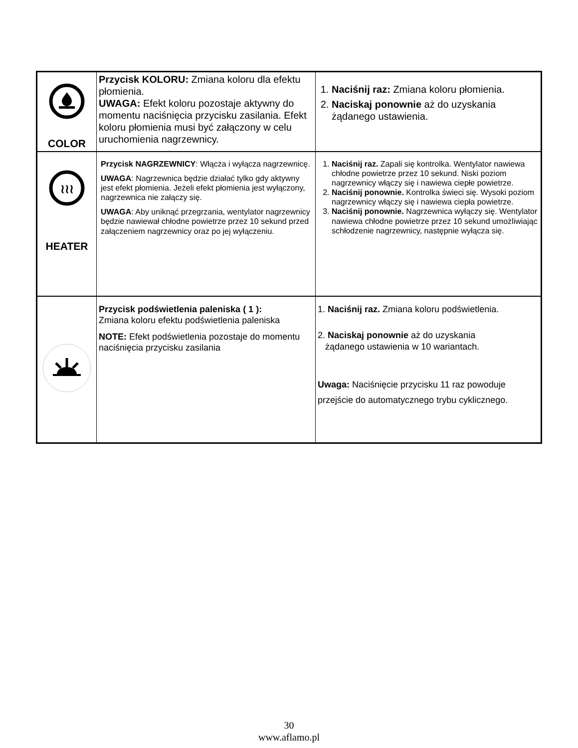| COLOR | Przycisk KOLORU: Zmiana koloru dla efektu płomienia. UWAGA: Efekt koloru pozostaje aktywny do momentu naciśnięcia przycisku zasilania. Efekt koloru płomienia musi być załączony w celu uruchomienia nagrzewnicy. | 1. Naciśnij raz: Zmiana koloru płomienia. 2. Naciskaj ponownie aż do uzyskania żądanego ustawienia. |
| ≀≀≀ HEATER | Przycisk NAGRZEWNICY : Włącza i wyłącza nagrzewnicę. UWAGA : Nagrzewnica będzie działać tylko gdy aktywny jest efekt płomienia. Jeżeli efekt płomienia jest wyłączony, nagrzewnica nie załączy się. UWAGA : Aby uniknąć przegrzania, wentylator nagrzewnicy będzie nawiewał chłodne powietrze przez 10 sekund przed załączeniem nagrzewnicy oraz po jej wyłączeniu. | 1. Naciśnij raz. Zapali się kontrolka. Wentylator nawiewa chłodne powietrze przez 10 sekund. Niski poziom nagrzewnicy włączy się i nawiewa ciepłe powietrze. 2. Naciśnij ponownie. Kontrolka świeci się. Wysoki poziom nagrzewnicy włączy się i nawiewa ciepła powietrze. 3. Naciśnij ponownie. Nagrzewnica wyłączy się. Wentylator nawiewa chłodne powietrze przez 10 sekund umożliwiając schłodzenie nagrzewnicy, następnie wyłącza się. |
| | Przycisk podświetlenia paleniska ( 1 ): Zmiana koloru efektu podświetlenia paleniska NOTE: Efekt podświetlenia pozostaje do momentu naciśnięcia przycisku zasilania | 1. Naciśnij raz. Zmiana koloru podświetlenia. 2. Naciskaj ponownie aż do uzyskania żądanego ustawienia w 10 wariantach. Uwaga: Naciśnięcie przycisku 11 raz powoduje przejście do automatycznego trybu cyklicznego. |
30
www.aflamo.pl